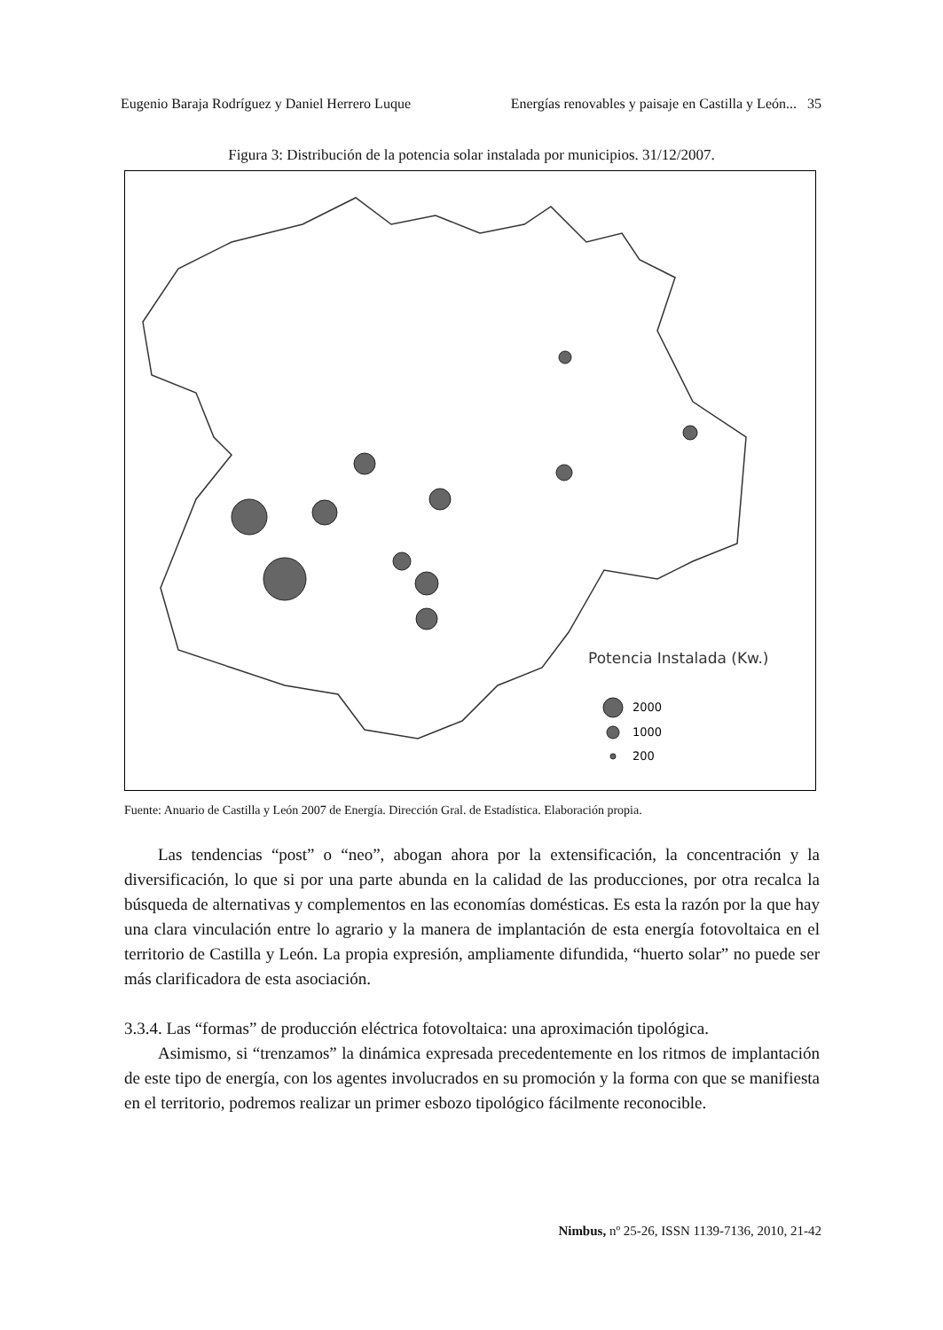Eugenio Baraja Rodríguez y Daniel Herrero Luque Energías renovables y paisaje en Castilla y León... 35
Figura 3: Distribución de la potencia solar instalada por municipios. 31/12/2007.
Potencia Instalada (Kw.)
2000
1000
200
Fuente: Anuario de Castilla y León 2007 de Energía. Dirección Gral. de Estadística. Elaboración propia.
Las tendencias “post” o “neo”, abogan ahora por la extensificación, la concentración y la diversificación, lo que si por una parte abunda en la calidad de las producciones, por otra recalca la búsqueda de alternativas y complementos en las economías domésticas. Es esta la razón por la que hay una clara vinculación entre lo agrario y la manera de implantación de esta energía fotovoltaica en el territorio de Castilla y León. La propia expresión, ampliamente difundida, “huerto solar” no puede ser más clarificadora de esta asociación.
3.3.4. Las “formas” de producción eléctrica fotovoltaica: una aproximación tipológica.
Asimismo, si “trenzamos” la dinámica expresada precedentemente en los ritmos de implantación de este tipo de energía, con los agentes involucrados en su promoción y la forma con que se manifiesta en el territorio, podremos realizar un primer esbozo tipológico fácilmente reconocible.
Nimbus, nº 25-26, ISSN 1139-7136, 2010, 21-42